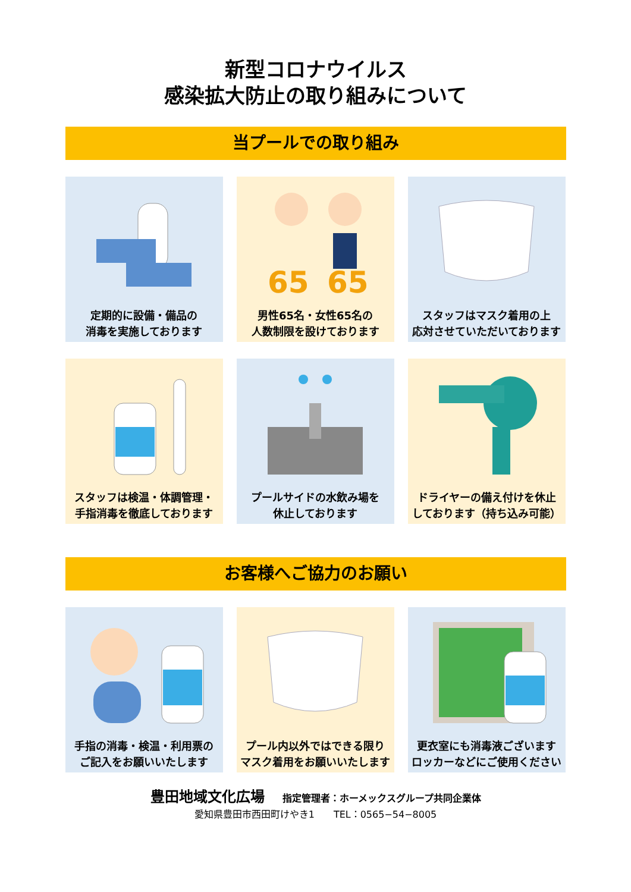新型コロナウイルス
感染拡大防止の取り組みについて
当プールでの取り組み
定期的に設備・備品の
消毒を実施しております
65
65
男性65名・女性65名の
人数制限を設けております
スタッフはマスク着用の上
応対させていただいております
スタッフは検温・体調管理・
手指消毒を徹底しております
プールサイドの水飲み場を
休止しております
ドライヤーの備え付けを休止
しております（持ち込み可能）
お客様へご協力のお願い
手指の消毒・検温・利用票の
ご記入をお願いいたします
プール内以外ではできる限り
マスク着用をお願いいたします
更衣室にも消毒液ございます
ロッカーなどにご使用ください
豊田地域文化広場 指定管理者：ホーメックスグループ共同企業体
愛知県豊田市西田町けやき1　　TEL：0565−54−8005